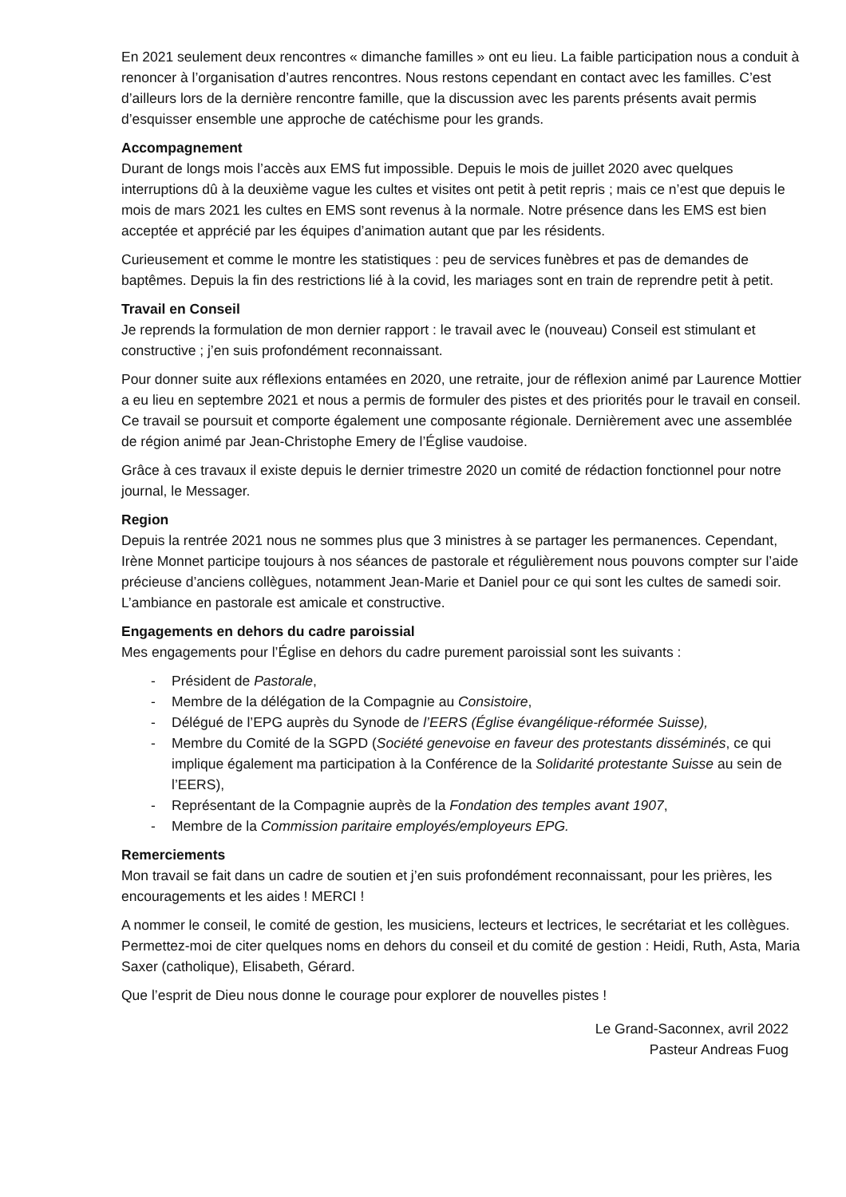En 2021 seulement deux rencontres « dimanche familles » ont eu lieu. La faible participation nous a conduit à renoncer à l’organisation d’autres rencontres. Nous restons cependant en contact avec les familles. C’est d’ailleurs lors de la dernière rencontre famille, que la discussion avec les parents présents avait permis d’esquisser ensemble une approche de catéchisme pour les grands.
Accompagnement
Durant de longs mois l’accès aux EMS fut impossible. Depuis le mois de juillet 2020 avec quelques interruptions dû à la deuxième vague les cultes et visites ont petit à petit repris ; mais ce n’est que depuis le mois de mars 2021 les cultes en EMS sont revenus à la normale. Notre présence dans les EMS est bien acceptée et apprécié par les équipes d’animation autant que par les résidents.
Curieusement et comme le montre les statistiques : peu de services funèbres et pas de demandes de baptêmes. Depuis la fin des restrictions lié à la covid, les mariages sont en train de reprendre petit à petit.
Travail en Conseil
Je reprends la formulation de mon dernier rapport : le travail avec le (nouveau) Conseil est stimulant et constructive ; j’en suis profondément reconnaissant.
Pour donner suite aux réflexions entamées en 2020, une retraite, jour de réflexion animé par Laurence Mottier a eu lieu en septembre 2021 et nous a permis de formuler des pistes et des priorités pour le travail en conseil. Ce travail se poursuit et comporte également une composante régionale. Dernièrement avec une assemblée de région animé par Jean-Christophe Emery de l’Église vaudoise.
Grâce à ces travaux il existe depuis le dernier trimestre 2020 un comité de rédaction fonctionnel pour notre journal, le Messager.
Region
Depuis la rentrée 2021 nous ne sommes plus que 3 ministres à se partager les permanences. Cependant, Irène Monnet participe toujours à nos séances de pastorale et régulièrement nous pouvons compter sur l’aide précieuse d’anciens collègues, notamment Jean-Marie et Daniel pour ce qui sont les cultes de samedi soir. L’ambiance en pastorale est amicale et constructive.
Engagements en dehors du cadre paroissial
Mes engagements pour l’Église en dehors du cadre purement paroissial sont les suivants :
- Président de Pastorale,
- Membre de la délégation de la Compagnie au Consistoire,
- Délégué de l’EPG auprès du Synode de l’EERS (Église évangélique-réformée Suisse),
- Membre du Comité de la SGPD (Société genevoise en faveur des protestants disséminés, ce qui implique également ma participation à la Conférence de la Solidarité protestante Suisse au sein de l’EERS),
- Représentant de la Compagnie auprès de la Fondation des temples avant 1907,
- Membre de la Commission paritaire employés/employeurs EPG.
Remerciements
Mon travail se fait dans un cadre de soutien et j’en suis profondément reconnaissant, pour les prières, les encouragements et les aides ! MERCI !
A nommer le conseil, le comité de gestion, les musiciens, lecteurs et lectrices, le secrétariat et les collègues. Permettez-moi de citer quelques noms en dehors du conseil et du comité de gestion : Heidi, Ruth, Asta, Maria Saxer (catholique), Elisabeth, Gérard.
Que l’esprit de Dieu nous donne le courage pour explorer de nouvelles pistes !
Le Grand-Saconnex, avril 2022
Pasteur Andreas Fuog